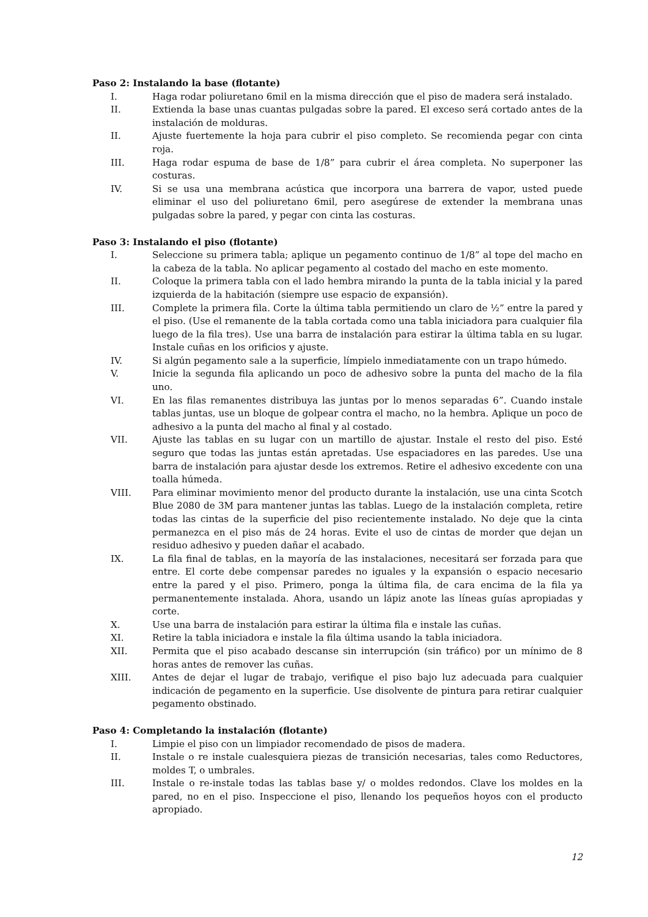Paso 2: Instalando la base (flotante)
I. Haga rodar poliuretano 6mil en la misma dirección que el piso de madera será instalado.
II. Extienda la base unas cuantas pulgadas sobre la pared. El exceso será cortado antes de la instalación de molduras.
II. Ajuste fuertemente la hoja para cubrir el piso completo. Se recomienda pegar con cinta roja.
III. Haga rodar espuma de base de 1/8” para cubrir el área completa. No superponer las costuras.
IV. Si se usa una membrana acústica que incorpora una barrera de vapor, usted puede eliminar el uso del poliuretano 6mil, pero asegúrese de extender la membrana unas pulgadas sobre la pared, y pegar con cinta las costuras.
Paso 3: Instalando el piso (flotante)
I. Seleccione su primera tabla; aplique un pegamento continuo de 1/8” al tope del macho en la cabeza de la tabla. No aplicar pegamento al costado del macho en este momento.
II. Coloque la primera tabla con el lado hembra mirando la punta de la tabla inicial y la pared izquierda de la habitación (siempre use espacio de expansión).
III. Complete la primera fila. Corte la última tabla permitiendo un claro de ½” entre la pared y el piso. (Use el remanente de la tabla cortada como una tabla iniciadora para cualquier fila luego de la fila tres). Use una barra de instalación para estirar la última tabla en su lugar. Instale cuñas en los orificios y ajuste.
IV. Si algún pegamento sale a la superficie, límpielo inmediatamente con un trapo húmedo.
V. Inicie la segunda fila aplicando un poco de adhesivo sobre la punta del macho de la fila uno.
VI. En las filas remanentes distribuya las juntas por lo menos separadas 6”. Cuando instale tablas juntas, use un bloque de golpear contra el macho, no la hembra. Aplique un poco de adhesivo a la punta del macho al final y al costado.
VII. Ajuste las tablas en su lugar con un martillo de ajustar. Instale el resto del piso. Esté seguro que todas las juntas están apretadas. Use espaciadores en las paredes. Use una barra de instalación para ajustar desde los extremos. Retire el adhesivo excedente con una toalla húmeda.
VIII. Para eliminar movimiento menor del producto durante la instalación, use una cinta Scotch Blue 2080 de 3M para mantener juntas las tablas. Luego de la instalación completa, retire todas las cintas de la superficie del piso recientemente instalado. No deje que la cinta permanezca en el piso más de 24 horas. Evite el uso de cintas de morder que dejan un residuo adhesivo y pueden dañar el acabado.
IX. La fila final de tablas, en la mayoría de las instalaciones, necesitará ser forzada para que entre. El corte debe compensar paredes no iguales y la expansión o espacio necesario entre la pared y el piso. Primero, ponga la última fila, de cara encima de la fila ya permanentemente instalada. Ahora, usando un lápiz anote las líneas guías apropiadas y corte.
X. Use una barra de instalación para estirar la última fila e instale las cuñas.
XI. Retire la tabla iniciadora e instale la fila última usando la tabla iniciadora.
XII. Permita que el piso acabado descanse sin interrupción (sin tráfico) por un mínimo de 8 horas antes de remover las cuñas.
XIII. Antes de dejar el lugar de trabajo, verifique el piso bajo luz adecuada para cualquier indicación de pegamento en la superficie. Use disolvente de pintura para retirar cualquier pegamento obstinado.
Paso 4: Completando la instalación (flotante)
I. Limpie el piso con un limpiador recomendado de pisos de madera.
II. Instale o re instale cualesquiera piezas de transición necesarias, tales como Reductores, moldes T, o umbrales.
III. Instale o re-instale todas las tablas base y/ o moldes redondos. Clave los moldes en la pared, no en el piso. Inspeccione el piso, llenando los pequeños hoyos con el producto apropiado.
12